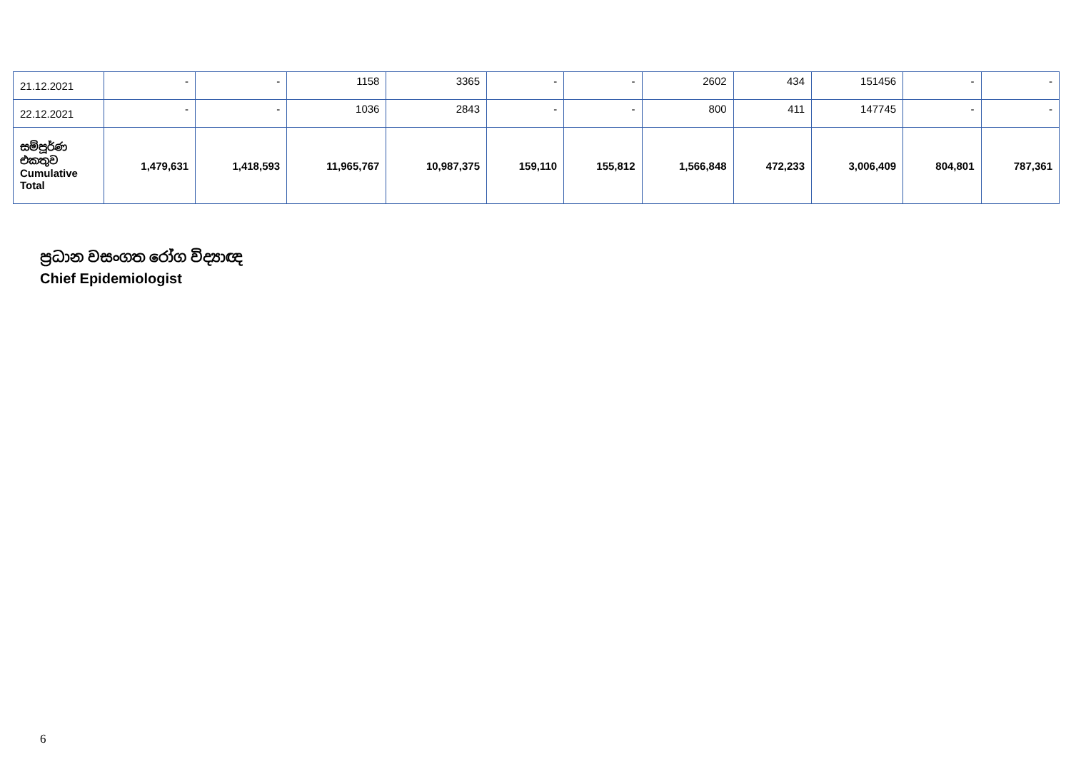| 21.12.2021 | - | - | 1158 | 3365 | - | - | 2602 | 434 | 151456 | - | - |
| 22.12.2021 | - | - | 1036 | 2843 | - | - | 800 | 411 | 147745 | - | - |
| සම්පූර්ණ එකතුව Cumulative Total | 1,479,631 | 1,418,593 | 11,965,767 | 10,987,375 | 159,110 | 155,812 | 1,566,848 | 472,233 | 3,006,409 | 804,801 | 787,361 |
ප්‍රධාන වසංගත රෝග විද්‍යාඥ
Chief Epidemiologist
6